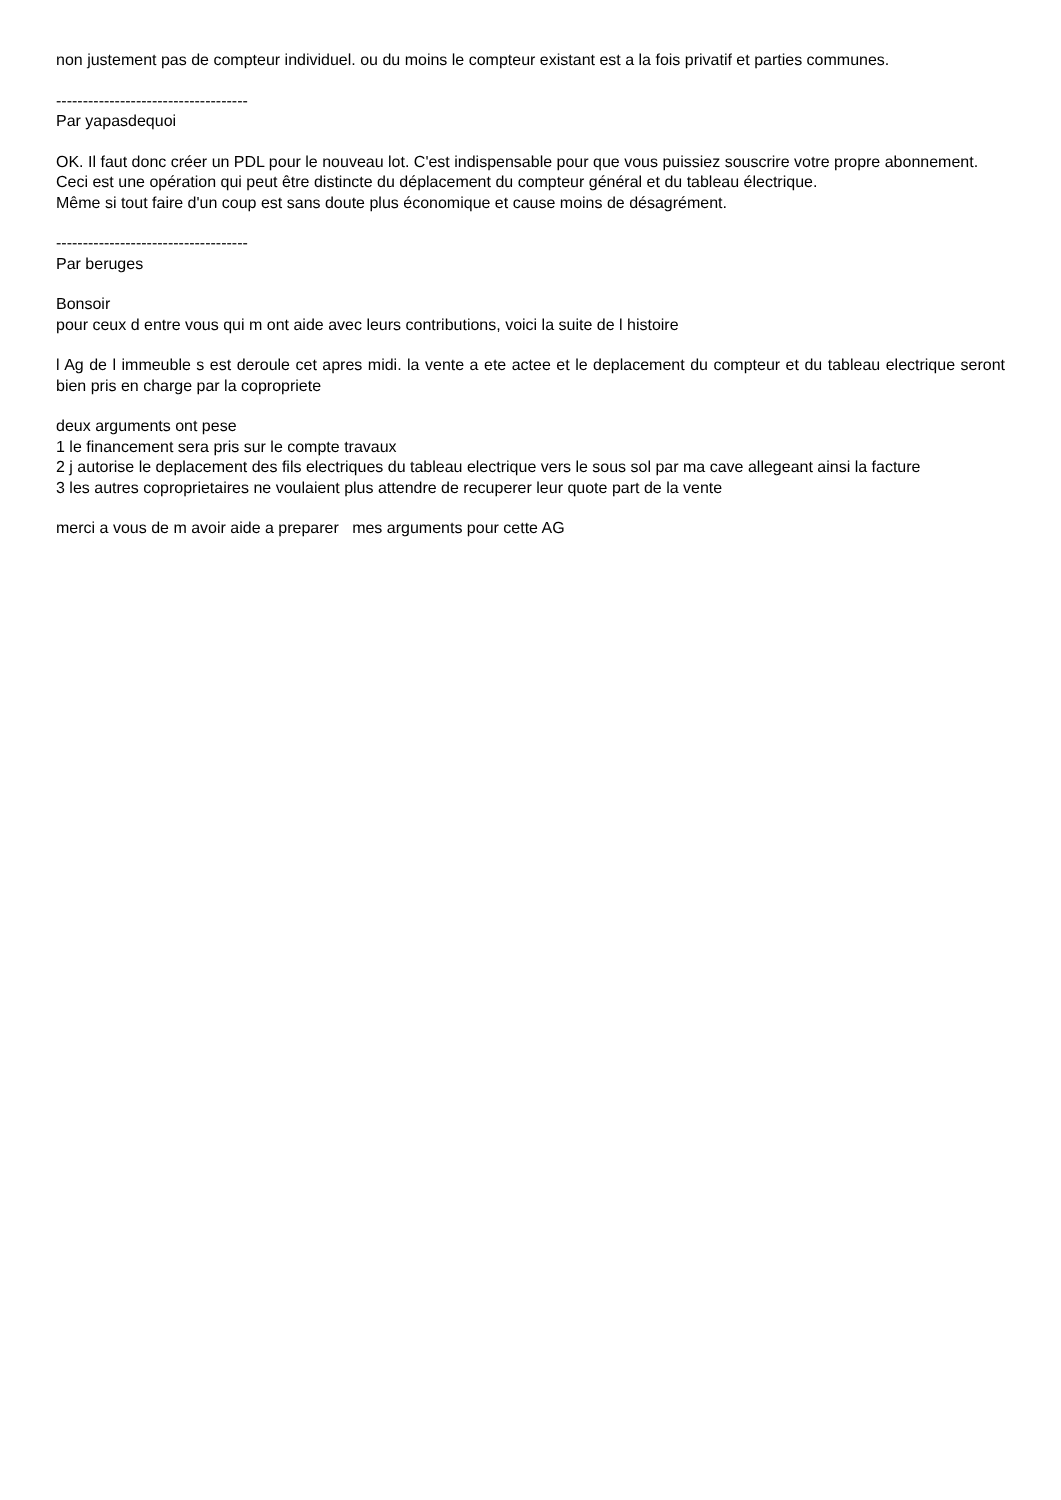non justement pas de compteur individuel. ou du moins le compteur existant est a la fois privatif et parties communes.
------------------------------------
Par yapasdequoi
OK. Il faut donc créer un PDL pour le nouveau lot. C'est indispensable pour que vous puissiez souscrire votre propre abonnement.
Ceci est une opération qui peut être distincte du déplacement du compteur général et du tableau électrique.
Même si tout faire d'un coup est sans doute plus économique et cause moins de désagrément.
------------------------------------
Par beruges
Bonsoir
pour ceux d entre vous qui m ont aide avec leurs contributions, voici la suite de l histoire
l Ag de l immeuble s est deroule cet apres midi. la vente a ete actee et le deplacement du compteur et du tableau electrique seront bien pris en charge par la copropriete
deux arguments ont pese
1 le financement sera pris sur le compte travaux
2 j autorise le deplacement des fils electriques du tableau electrique vers le sous sol par ma cave allegeant ainsi la facture
3 les autres coproprietaires ne voulaient plus attendre de recuperer leur quote part de la vente
merci a vous de m avoir aide a preparer mes arguments pour cette AG